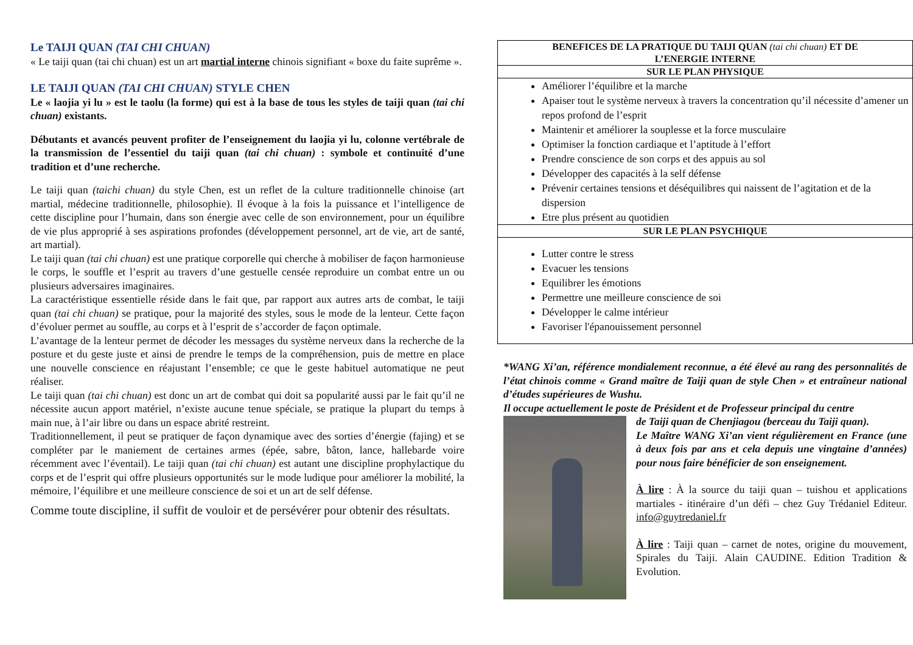Le TAIJI QUAN (TAI CHI CHUAN)
« Le taiji quan (tai chi chuan) est un art martial interne chinois signifiant « boxe du faite suprême ».
LE TAIJI QUAN (TAI CHI CHUAN) STYLE CHEN
Le « laojia yi lu » est le taolu (la forme) qui est à la base de tous les styles de taiji quan (tai chi chuan) existants.
Débutants et avancés peuvent profiter de l’enseignement du laojia yi lu, colonne vertébrale de la transmission de l’essentiel du taiji quan (tai chi chuan) : symbole et continuité d’une tradition et d’une recherche.
Le taiji quan (taichi chuan) du style Chen, est un reflet de la culture traditionnelle chinoise (art martial, médecine traditionnelle, philosophie). Il évoque à la fois la puissance et l’intelligence de cette discipline pour l’humain, dans son énergie avec celle de son environnement, pour un équilibre de vie plus approprié à ses aspirations profondes (développement personnel, art de vie, art de santé, art martial).
Le taiji quan (tai chi chuan) est une pratique corporelle qui cherche à mobiliser de façon harmonieuse le corps, le souffle et l’esprit au travers d’une gestuelle censée reproduire un combat entre un ou plusieurs adversaires imaginaires.
La caractéristique essentielle réside dans le fait que, par rapport aux autres arts de combat, le taiji quan (tai chi chuan) se pratique, pour la majorité des styles, sous le mode de la lenteur. Cette façon d’évoluer permet au souffle, au corps et à l’esprit de s’accorder de façon optimale.
L’avantage de la lenteur permet de décoder les messages du système nerveux dans la recherche de la posture et du geste juste et ainsi de prendre le temps de la compréhension, puis de mettre en place une nouvelle conscience en réajustant l’ensemble; ce que le geste habituel automatique ne peut réaliser.
Le taiji quan (tai chi chuan) est donc un art de combat qui doit sa popularité aussi par le fait qu’il ne nécessite aucun apport matériel, n’existe aucune tenue spéciale, se pratique la plupart du temps à main nue, à l’air libre ou dans un espace abrité restreint.
Traditionnellement, il peut se pratiquer de façon dynamique avec des sorties d’énergie (fajing) et se compléter par le maniement de certaines armes (épée, sabre, bâton, lance, hallebarde voire récemment avec l’éventail). Le taiji quan (tai chi chuan) est autant une discipline prophylactique du corps et de l’esprit qui offre plusieurs opportunités sur le mode ludique pour améliorer la mobilité, la mémoire, l’équilibre et une meilleure conscience de soi et un art de self défense.
Comme toute discipline, il suffit de vouloir et de persévérer pour obtenir des résultats.
| BENEFICES DE LA PRATIQUE DU TAIJI QUAN (tai chi chuan) ET DE L’ENERGIE INTERNE |
| SUR LE PLAN PHYSIQUE |
| Améliorer l’équilibre et la marche Apaiser tout le système nerveux à travers la concentration qu’il nécessite d’amener un repos profond de l’esprit Maintenir et améliorer la souplesse et la force musculaire Optimiser la fonction cardiaque et l’aptitude à l’effort Prendre conscience de son corps et des appuis au sol Développer des capacités à la self défense Prévenir certaines tensions et déséquilibres qui naissent de l’agitation et de la dispersion Etre plus présent au quotidien |
| SUR LE PLAN PSYCHIQUE |
| Lutter contre le stress Evacuer les tensions Equilibrer les émotions Permettre une meilleure conscience de soi Développer le calme intérieur Favoriser l'épanouissement personnel |
*WANG Xi’an, référence mondialement reconnue, a été élevé au rang des personnalités de l’état chinois comme « Grand maître de Taiji quan de style Chen » et entraîneur national d’études supérieures de Wushu.
Il occupe actuellement le poste de Président et de Professeur principal du centre
de Taiji quan de Chenjiagou (berceau du Taiji quan).
Le Maître WANG Xi’an vient régulièrement en France (une à deux fois par ans et cela depuis une vingtaine d’années) pour nous faire bénéficier de son enseignement.
À lire : À la source du taiji quan – tuishou et applications martiales - itinéraire d’un défi – chez Guy Trédaniel Editeur. info@guytredaniel.fr
À lire : Taiji quan – carnet de notes, origine du mouvement, Spirales du Taiji. Alain CAUDINE. Edition Tradition & Evolution.